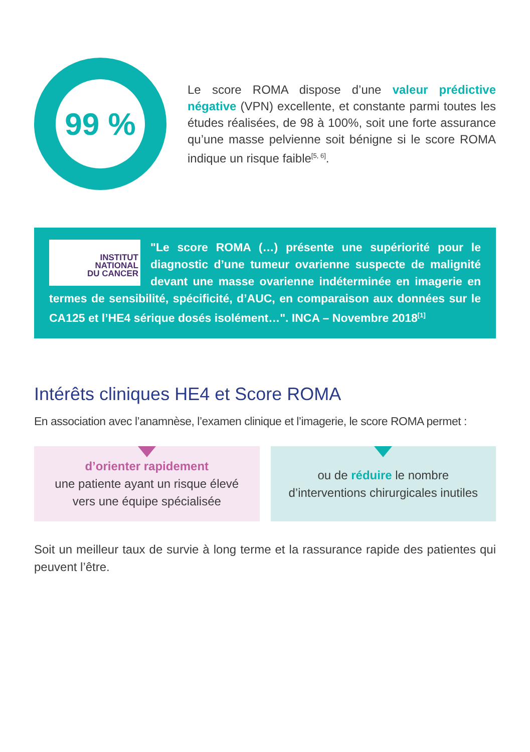99 %
Le score ROMA dispose d’une valeur prédictive négative (VPN) excellente, et constante parmi toutes les études réalisées, de 98 à 100%, soit une forte assurance qu’une masse pelvienne soit bénigne si le score ROMA indique un risque faible<sup>[5, 6]</sup>.
INSTITUT
NATIONAL
DU CANCER
"Le score ROMA (…) présente une supériorité pour le diagnostic d’une tumeur ovarienne suspecte de malignité devant une masse ovarienne indéterminée en imagerie en termes de sensibilité, spécificité, d’AUC, en comparaison aux données sur le CA125 et l’HE4 sérique dosés isolément…". INCA – Novembre 2018<sup>[1]</sup>
Intérêts cliniques HE4 et Score ROMA
En association avec l’anamnèse, l’examen clinique et l’imagerie, le score ROMA permet :
d’orienter rapidement
une patiente ayant un risque élevé
vers une équipe spécialisée
ou de réduire le nombre
d’interventions chirurgicales inutiles
Soit un meilleur taux de survie à long terme et la rassurance rapide des patientes qui peuvent l’être.